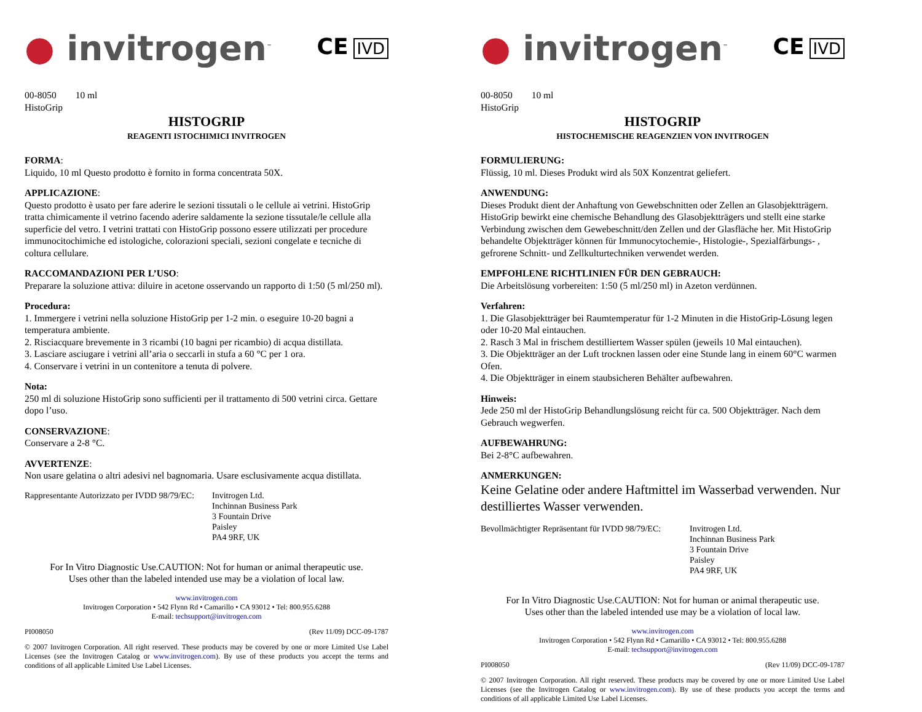● invitrogen<sup>™</sup> CE IVD
00-8050 10 ml
HistoGrip
HISTOGRIP
REAGENTI ISTOCHIMICI INVITROGEN
FORMA:
Liquido, 10 ml Questo prodotto è fornito in forma concentrata 50X.
APPLICAZIONE:
Questo prodotto è usato per fare aderire le sezioni tissutali o le cellule ai vetrini. HistoGrip tratta chimicamente il vetrino facendo aderire saldamente la sezione tissutale/le cellule alla superficie del vetro. I vetrini trattati con HistoGrip possono essere utilizzati per procedure immunocitochimiche ed istologiche, colorazioni speciali, sezioni congelate e tecniche di coltura cellulare.
RACCOMANDAZIONI PER L’USO:
Preparare la soluzione attiva: diluire in acetone osservando un rapporto di 1:50 (5 ml/250 ml).
Procedura:
1. Immergere i vetrini nella soluzione HistoGrip per 1-2 min. o eseguire 10-20 bagni a temperatura ambiente.
2. Risciacquare brevemente in 3 ricambi (10 bagni per ricambio) di acqua distillata.
3. Lasciare asciugare i vetrini all’aria o seccarli in stufa a 60 °C per 1 ora.
4. Conservare i vetrini in un contenitore a tenuta di polvere.
Nota:
250 ml di soluzione HistoGrip sono sufficienti per il trattamento di 500 vetrini circa. Gettare dopo l’uso.
CONSERVAZIONE:
Conservare a 2-8 °C.
AVVERTENZE:
Non usare gelatina o altri adesivi nel bagnomaria. Usare esclusivamente acqua distillata.
Rappresentante Autorizzato per IVDD 98/79/EC: Invitrogen Ltd.
Inchinnan Business Park
3 Fountain Drive
Paisley
PA4 9RF, UK
For In Vitro Diagnostic Use.CAUTION: Not for human or animal therapeutic use.
Uses other than the labeled intended use may be a violation of local law.
www.invitrogen.com
Invitrogen Corporation • 542 Flynn Rd • Camarillo • CA 93012 • Tel: 800.955.6288
E-mail: techsupport@invitrogen.com
PI008050 (Rev 11/09) DCC-09-1787
© 2007 Invitrogen Corporation. All right reserved. These products may be covered by one or more Limited Use Label Licenses (see the Invitrogen Catalog or www.invitrogen.com). By use of these products you accept the terms and conditions of all applicable Limited Use Label Licenses.
● invitrogen<sup>™</sup> CE IVD
00-8050 10 ml
HistoGrip
HISTOGRIP
HISTOCHEMISCHE REAGENZIEN VON INVITROGEN
FORMULIERUNG:
Flüssig, 10 ml. Dieses Produkt wird als 50X Konzentrat geliefert.
ANWENDUNG:
Dieses Produkt dient der Anhaftung von Gewebschnitten oder Zellen an Glasobjektträgern. HistoGrip bewirkt eine chemische Behandlung des Glasobjektträgers und stellt eine starke Verbindung zwischen dem Gewebeschnitt/den Zellen und der Glasfläche her. Mit HistoGrip behandelte Objektträger können für Immunocytochemie-, Histologie-, Spezialfärbungs- , gefrorene Schnitt- und Zellkulturtechniken verwendet werden.
EMPFOHLENE RICHTLINIEN FÜR DEN GEBRAUCH:
Die Arbeitslösung vorbereiten: 1:50 (5 ml/250 ml) in Azeton verdünnen.
Verfahren:
1. Die Glasobjektträger bei Raumtemperatur für 1-2 Minuten in die HistoGrip-Lösung legen oder 10-20 Mal eintauchen.
2. Rasch 3 Mal in frischem destilliertem Wasser spülen (jeweils 10 Mal eintauchen).
3. Die Objektträger an der Luft trocknen lassen oder eine Stunde lang in einem 60°C warmen Ofen.
4. Die Objektträger in einem staubsicheren Behälter aufbewahren.
Hinweis:
Jede 250 ml der HistoGrip Behandlungslösung reicht für ca. 500 Objektträger. Nach dem Gebrauch wegwerfen.
AUFBEWAHRUNG:
Bei 2-8°C aufbewahren.
ANMERKUNGEN:
Keine Gelatine oder andere Haftmittel im Wasserbad verwenden. Nur destilliertes Wasser verwenden.
Bevollmächtigter Repräsentant für IVDD 98/79/EC: Invitrogen Ltd.
Inchinnan Business Park
3 Fountain Drive
Paisley
PA4 9RF, UK
For In Vitro Diagnostic Use.CAUTION: Not for human or animal therapeutic use.
Uses other than the labeled intended use may be a violation of local law.
www.invitrogen.com
Invitrogen Corporation • 542 Flynn Rd • Camarillo • CA 93012 • Tel: 800.955.6288
E-mail: techsupport@invitrogen.com
PI008050 (Rev 11/09) DCC-09-1787
© 2007 Invitrogen Corporation. All right reserved. These products may be covered by one or more Limited Use Label Licenses (see the Invitrogen Catalog or www.invitrogen.com). By use of these products you accept the terms and conditions of all applicable Limited Use Label Licenses.